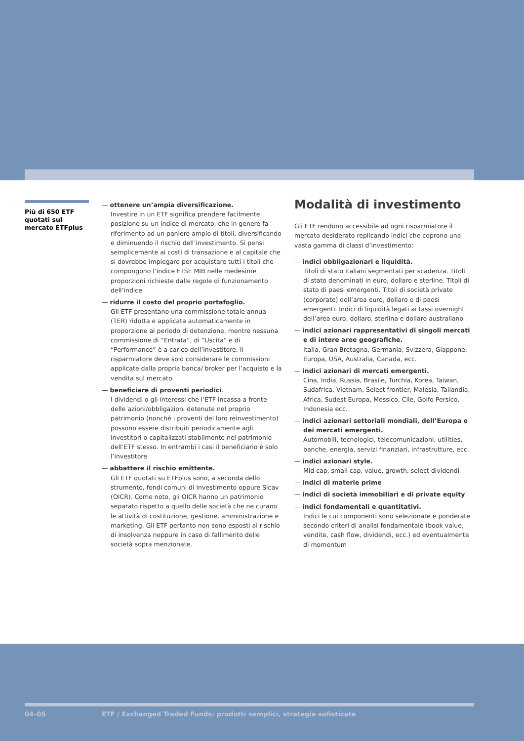Più di 650 ETF quotati sul mercato ETFplus
— ottenere un’ampia diversificazione.
Investire in un ETF significa prendere facilmente posizione su un indice di mercato, che in genere fa riferimento ad un paniere ampio di titoli, diversificando e diminuendo il rischio dell’investimento. Si pensi semplicemente ai costi di transazione e al capitale che si dovrebbe impiegare per acquistare tutti i titoli che compongono l’indice FTSE MIB nelle medesime proporzioni richieste dalle regole di funzionamento dell’indice
— ridurre il costo del proprio portafoglio.
Gli ETF presentano una commissione totale annua (TER) ridotta e applicata automaticamente in proporzione al periodo di detenzione, mentre nessuna commissione di “Entrata”, di “Uscita” e di “Performance” è a carico dell’investitore. Il risparmiatore deve solo considerare le commissioni applicate dalla propria banca/ broker per l’acquisto e la vendita sul mercato
— beneficiare di proventi periodici.
I dividendi o gli interessi che l’ETF incassa a fronte delle azioni/obbligazioni detenute nel proprio patrimonio (nonché i proventi del loro reinvestimento) possono essere distribuiti periodicamente agli investitori o capitalizzati stabilmente nel patrimonio dell’ETF stesso. In entrambi i casi il beneficiario è solo l’investitore
— abbattere il rischio emittente.
Gli ETF quotati su ETFplus sono, a seconda dello strumento, fondi comuni di investimento oppure Sicav (OICR). Come noto, gli OICR hanno un patrimonio separato rispetto a quello delle società che ne curano le attività di costituzione, gestione, amministrazione e marketing. Gli ETF pertanto non sono esposti al rischio di insolvenza neppure in caso di fallimento delle società sopra menzionate.
Modalità di investimento
Gli ETF rendono accessibile ad ogni risparmiatore il mercato desiderato replicando indici che coprono una vasta gamma di classi d’investimento:
— indici obbligazionari e liquidità.
Titoli di stato italiani segmentati per scadenza. Titoli di stato denominati in euro, dollaro e sterline. Titoli di stato di paesi emergenti. Titoli di società private (corporate) dell’area euro, dollaro e di paesi emergenti. Indici di liquidità legati ai tassi overnight dell’area euro, dollaro, sterlina e dollaro australiano
— indici azionari rappresentativi di singoli mercati e di intere aree geografiche.
Italia, Gran Bretagna, Germania, Svizzera, Giappone, Europa, USA, Australia, Canada, ecc.
— indici azionari di mercati emergenti.
Cina, India, Russia, Brasile, Turchia, Korea, Taiwan, Sudafrica, Vietnam, Select frontier, Malesia, Tailandia, Africa, Sudest Europa, Messico, Cile, Golfo Persico, Indonesia ecc.
— indici azionari settoriali mondiali, dell’Europa e dei mercati emergenti.
Automobili, tecnologici, telecomunicazioni, utilities, banche, energia, servizi finanziari, infrastrutture, ecc.
— indici azionari style.
Mid cap, small cap, value, growth, select dividendi
— indici di materie prime
— indici di società immobiliari e di private equity
— indici fondamentali e quantitativi.
Indici le cui componenti sono selezionate e ponderate secondo criteri di analisi fondamentale (book value, vendite, cash flow, dividendi, ecc.) ed eventualmente di momentum
04–05 ETF / Exchanged Traded Funds: prodotti semplici, strategie sofisticate